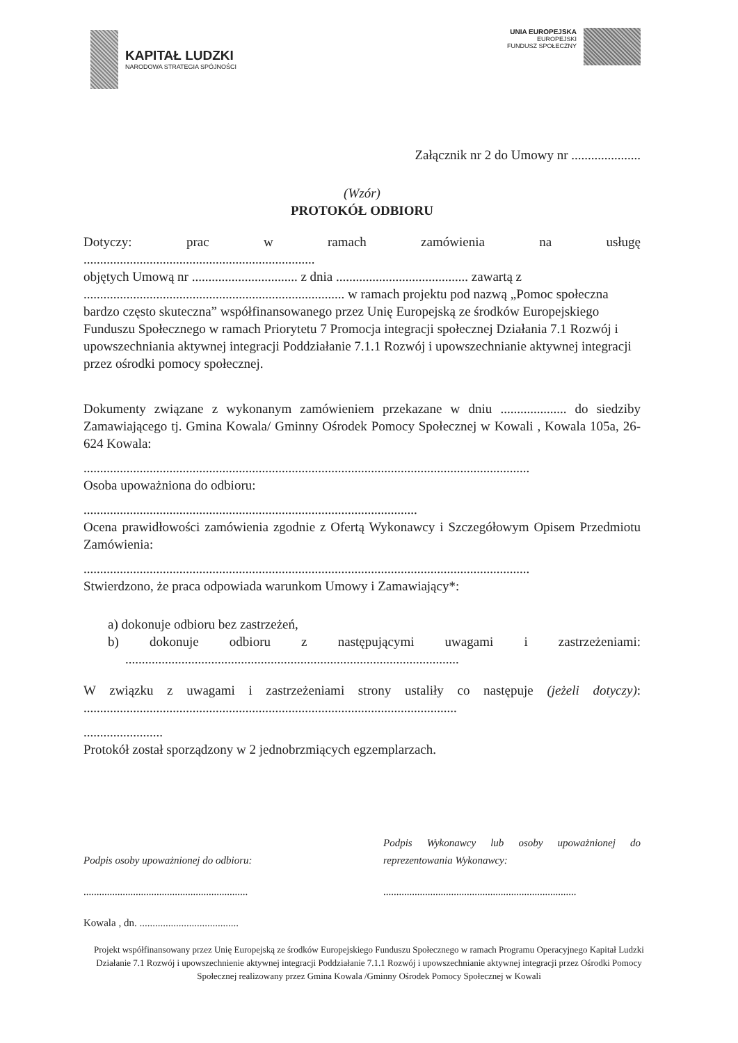KAPITAŁ LUDZKI
NARODOWA STRATEGIA SPÓJNOŚCI
UNIA EUROPEJSKA
EUROPEJSKI
FUNDUSZ SPOŁECZNY
Załącznik nr 2 do Umowy nr .....................
(Wzór)
PROTOKÓŁ ODBIORU
Dotyczy: prac w ramach zamówienia na usługę
......................................................................
objętych Umową nr ................................ z dnia ........................................ zawartą z
............................................................................... w ramach projektu pod nazwą „Pomoc społeczna bardzo często skuteczna” współfinansowanego przez Unię Europejską ze środków Europejskiego Funduszu Społecznego w ramach Priorytetu 7 Promocja integracji społecznej Działania 7.1 Rozwój i upowszechniania aktywnej integracji Poddziałanie 7.1.1 Rozwój i upowszechnianie aktywnej integracji przez ośrodki pomocy społecznej.
Dokumenty związane z wykonanym zamówieniem przekazane w dniu .................... do siedziby Zamawiającego tj. Gmina Kowala/ Gminny Ośrodek Pomocy Społecznej w Kowali , Kowala 105a, 26-624 Kowala:
.......................................................................................................................................
Osoba upoważniona do odbioru:
.....................................................................................................
Ocena prawidłowości zamówienia zgodnie z Ofertą Wykonawcy i Szczegółowym Opisem Przedmiotu Zamówienia:
.......................................................................................................................................
Stwierdzono, że praca odpowiada warunkom Umowy i Zamawiający*:
a) dokonuje odbioru bez zastrzeżeń,
b) dokonuje odbioru z następującymi uwagami i zastrzeżeniami:
.....................................................................................................
W związku z uwagami i zastrzeżeniami strony ustaliły co następuje (jeżeli dotyczy):
.................................................................................................................
........................
Protokół został sporządzony w 2 jednobrzmiących egzemplarzach.
Podpis osoby upoważnionej do odbioru:
...............................................................
Kowala , dn. ......................................
Podpis Wykonawcy lub osoby upoważnionej do
reprezentowania Wykonawcy:
..........................................................................
Projekt współfinansowany przez Unię Europejską ze środków Europejskiego Funduszu Społecznego w ramach Programu Operacyjnego Kapitał Ludzki Działanie 7.1 Rozwój i upowszechnienie aktywnej integracji Poddziałanie 7.1.1 Rozwój i upowszechnianie aktywnej integracji przez Ośrodki Pomocy Społecznej realizowany przez Gmina Kowala /Gminny Ośrodek Pomocy Społecznej w Kowali